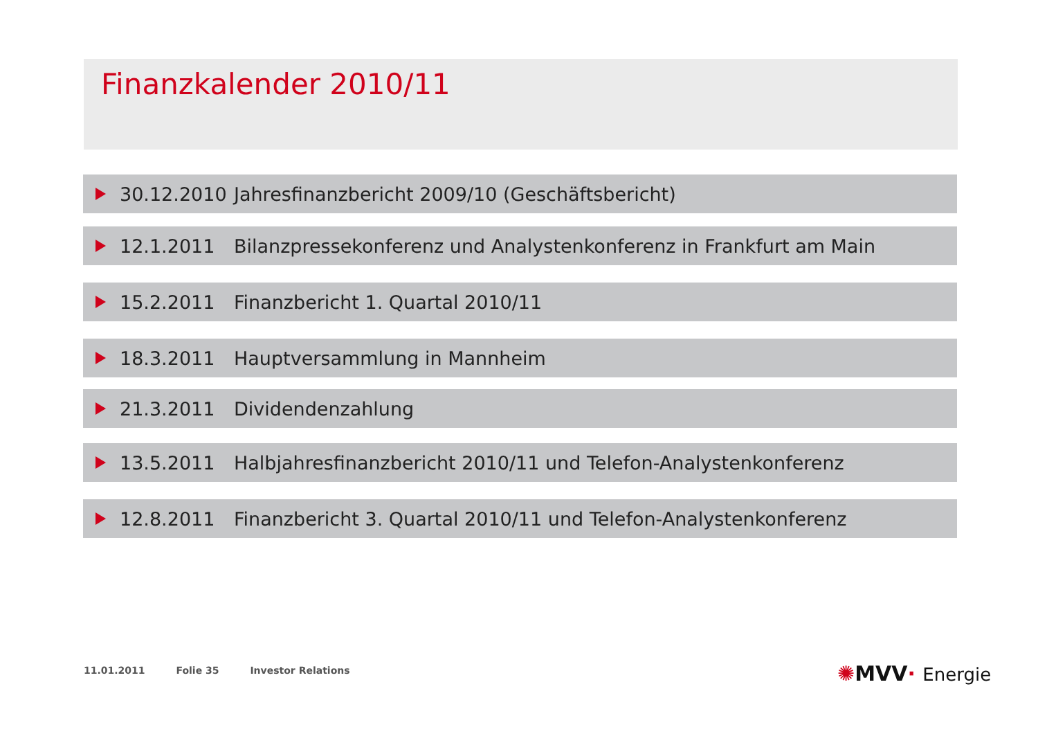Finanzkalender 2010/11
30.12.2010
Jahresfinanzbericht 2009/10 (Geschäftsbericht)
12.1.2011
Bilanzpressekonferenz und Analystenkonferenz in Frankfurt am Main
15.2.2011
Finanzbericht 1. Quartal 2010/11
18.3.2011 Hauptversammlung in Mannheim
21.3.2011 Dividendenzahlung
13.5.2011
Halbjahresfinanzbericht 2010/11 und Telefon-Analystenkonferenz
12.8.2011
Finanzbericht 3. Quartal 2010/11 und Telefon-Analystenkonferenz
11.01.2011 Folie 35 Investor Relations
✺MVV· Energie